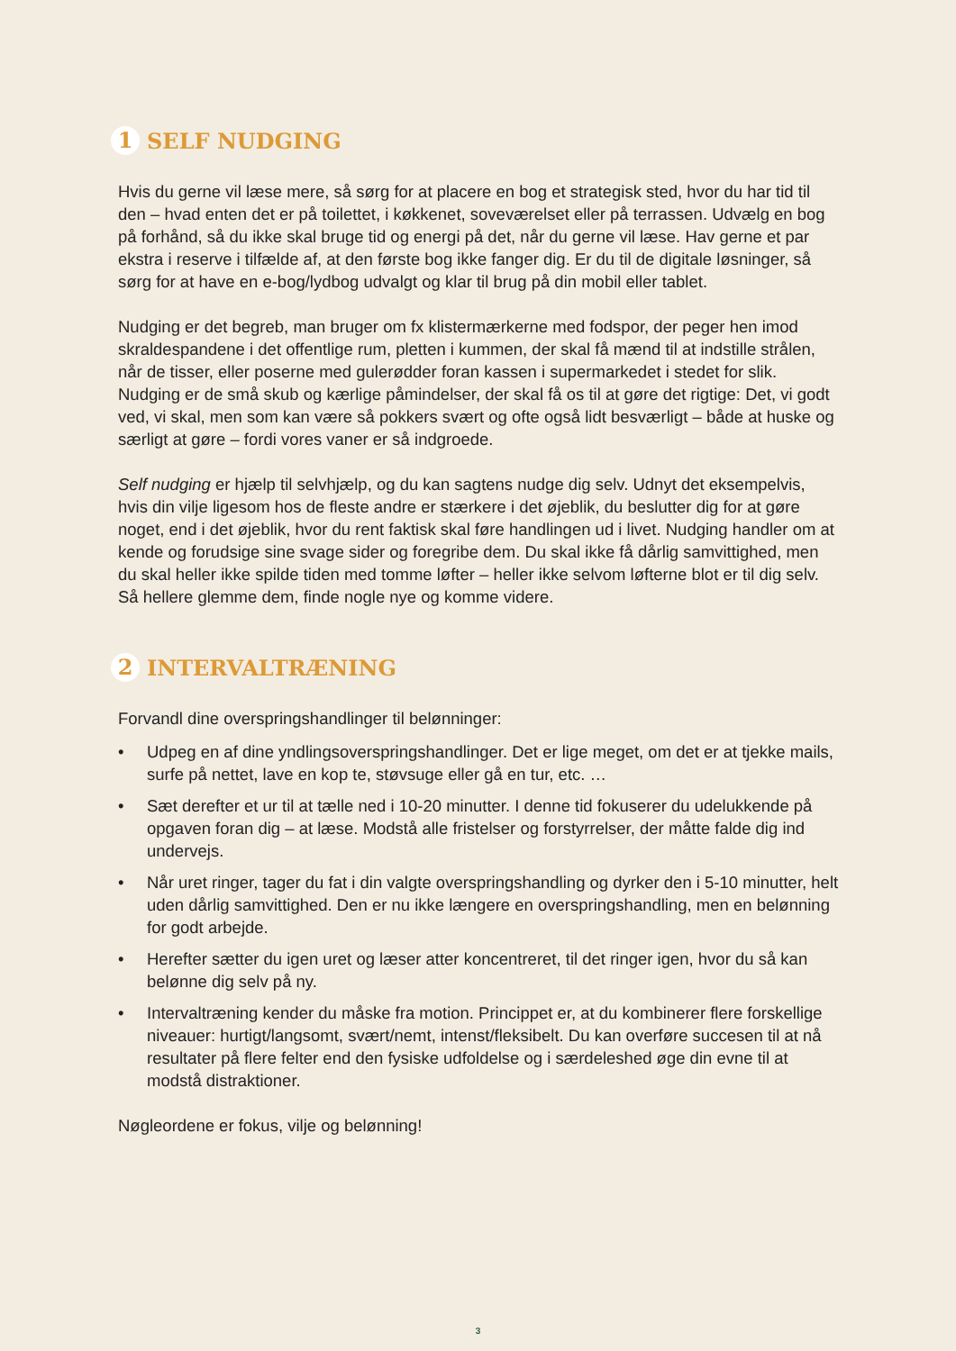1 SELF NUDGING
Hvis du gerne vil læse mere, så sørg for at placere en bog et strategisk sted, hvor du har tid til den – hvad enten det er på toilettet, i køkkenet, soveværelset eller på terrassen. Udvælg en bog på forhånd, så du ikke skal bruge tid og energi på det, når du gerne vil læse. Hav gerne et par ekstra i reserve i tilfælde af, at den første bog ikke fanger dig. Er du til de digitale løsninger, så sørg for at have en e-bog/lydbog udvalgt og klar til brug på din mobil eller tablet.
Nudging er det begreb, man bruger om fx klistermærkerne med fodspor, der peger hen imod skraldespandene i det offentlige rum, pletten i kummen, der skal få mænd til at indstille strålen, når de tisser, eller poserne med gulerødder foran kassen i supermarkedet i stedet for slik. Nudging er de små skub og kærlige påmindelser, der skal få os til at gøre det rigtige: Det, vi godt ved, vi skal, men som kan være så pokkers svært og ofte også lidt besværligt – både at huske og særligt at gøre – fordi vores vaner er så indgroede.
Self nudging er hjælp til selvhjælp, og du kan sagtens nudge dig selv. Udnyt det eksempelvis, hvis din vilje ligesom hos de fleste andre er stærkere i det øjeblik, du beslutter dig for at gøre noget, end i det øjeblik, hvor du rent faktisk skal føre handlingen ud i livet. Nudging handler om at kende og forudsige sine svage sider og foregribe dem. Du skal ikke få dårlig samvittighed, men du skal heller ikke spilde tiden med tomme løfter – heller ikke selvom løfterne blot er til dig selv. Så hellere glemme dem, finde nogle nye og komme videre.
2 INTERVALTRÆNING
Forvandl dine overspringshandlinger til belønninger:
• Udpeg en af dine yndlingsoverspringshandlinger. Det er lige meget, om det er at tjekke mails, surfe på nettet, lave en kop te, støvsuge eller gå en tur, etc. …
• Sæt derefter et ur til at tælle ned i 10-20 minutter. I denne tid fokuserer du udelukkende på opgaven foran dig – at læse. Modstå alle fristelser og forstyrrelser, der måtte falde dig ind undervejs.
• Når uret ringer, tager du fat i din valgte overspringshandling og dyrker den i 5-10 minutter, helt uden dårlig samvittighed. Den er nu ikke længere en overspringshandling, men en belønning for godt arbejde.
• Herefter sætter du igen uret og læser atter koncentreret, til det ringer igen, hvor du så kan belønne dig selv på ny.
• Intervaltræning kender du måske fra motion. Princippet er, at du kombinerer flere forskellige niveauer: hurtigt/langsomt, svært/nemt, intenst/fleksibelt. Du kan overføre succesen til at nå resultater på flere felter end den fysiske udfoldelse og i særdeleshed øge din evne til at modstå distraktioner.
Nøgleordene er fokus, vilje og belønning!
3